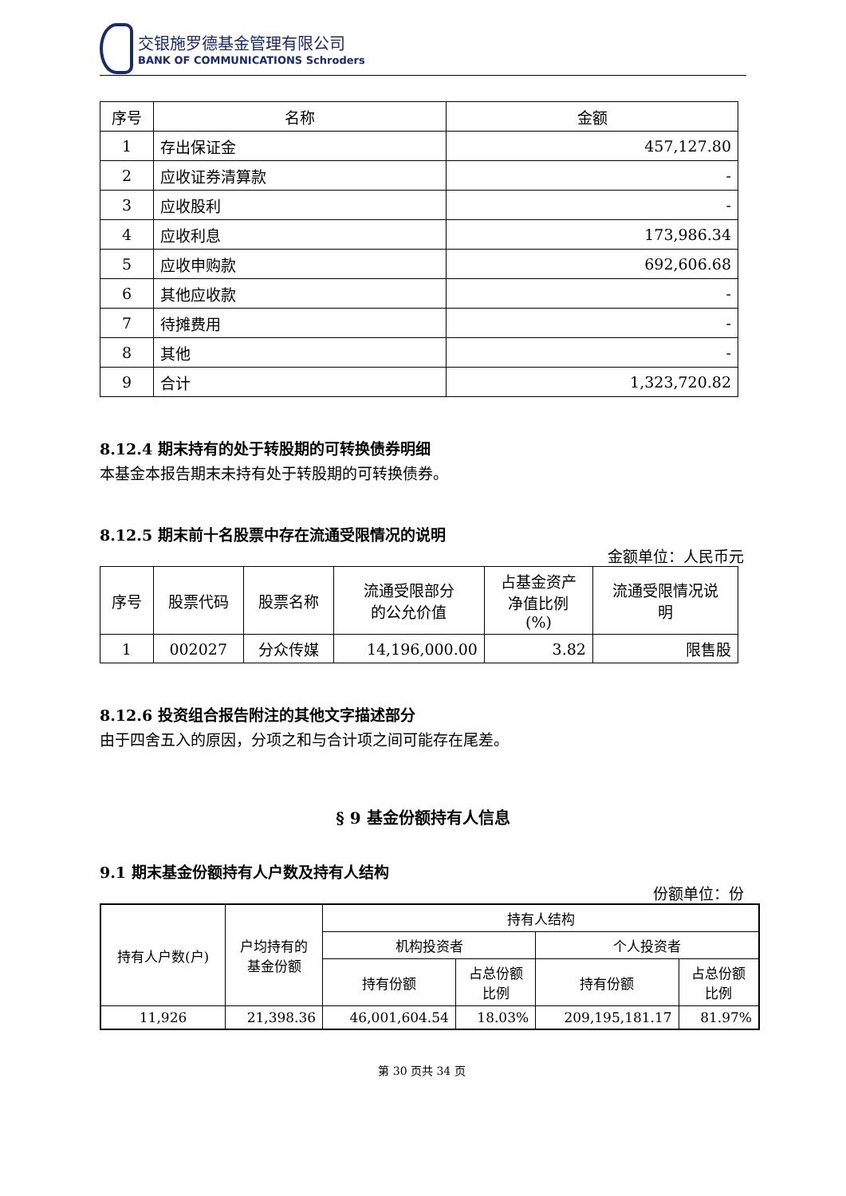交银施罗德基金管理有限公司
BANK OF COMMUNICATIONS Schroders
| 序号 | 名称 | 金额 |
| --- | --- | --- |
| 1 | 存出保证金 | 457,127.80 |
| 2 | 应收证券清算款 | - |
| 3 | 应收股利 | - |
| 4 | 应收利息 | 173,986.34 |
| 5 | 应收申购款 | 692,606.68 |
| 6 | 其他应收款 | - |
| 7 | 待摊费用 | - |
| 8 | 其他 | - |
| 9 | 合计 | 1,323,720.82 |
8.12.4 期末持有的处于转股期的可转换债券明细
本基金本报告期末未持有处于转股期的可转换债券。
8.12.5 期末前十名股票中存在流通受限情况的说明
金额单位：人民币元
| 序号 | 股票代码 | 股票名称 | 流通受限部分 的公允价值 | 占基金资产 净值比例 (%) | 流通受限情况说 明 |
| --- | --- | --- | --- | --- | --- |
| 1 | 002027 | 分众传媒 | 14,196,000.00 | 3.82 | 限售股 |
8.12.6 投资组合报告附注的其他文字描述部分
由于四舍五入的原因，分项之和与合计项之间可能存在尾差。
§ 9 基金份额持有人信息
9.1 期末基金份额持有人户数及持有人结构
份额单位：份
| 持有人户数(户) | 户均持有的 基金份额 | 持有人结构 | | | |
| | | 机构投资者 | | 个人投资者 | |
| | | 持有份额 | 占总份额 比例 | 持有份额 | 占总份额 比例 |
| 11,926 | 21,398.36 | 46,001,604.54 | 18.03% | 209,195,181.17 | 81.97% |
第 30 页共 34 页